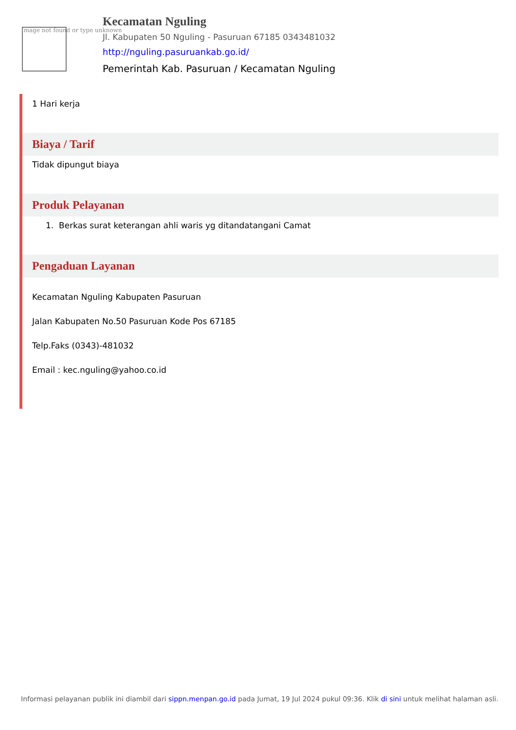Image not found or type unknown
Kecamatan Nguling
Jl. Kabupaten 50 Nguling - Pasuruan 67185 0343481032
http://nguling.pasuruankab.go.id/
Pemerintah Kab. Pasuruan / Kecamatan Nguling
1 Hari kerja
Biaya / Tarif
Tidak dipungut biaya
Produk Pelayanan
1. Berkas surat keterangan ahli waris yg ditandatangani Camat
Pengaduan Layanan
Kecamatan Nguling Kabupaten Pasuruan
Jalan Kabupaten No.50 Pasuruan Kode Pos 67185
Telp.Faks (0343)-481032
Email : kec.nguling@yahoo.co.id
Informasi pelayanan publik ini diambil dari sippn.menpan.go.id pada Jumat, 19 Jul 2024 pukul 09:36. Klik di sini untuk melihat halaman asli.